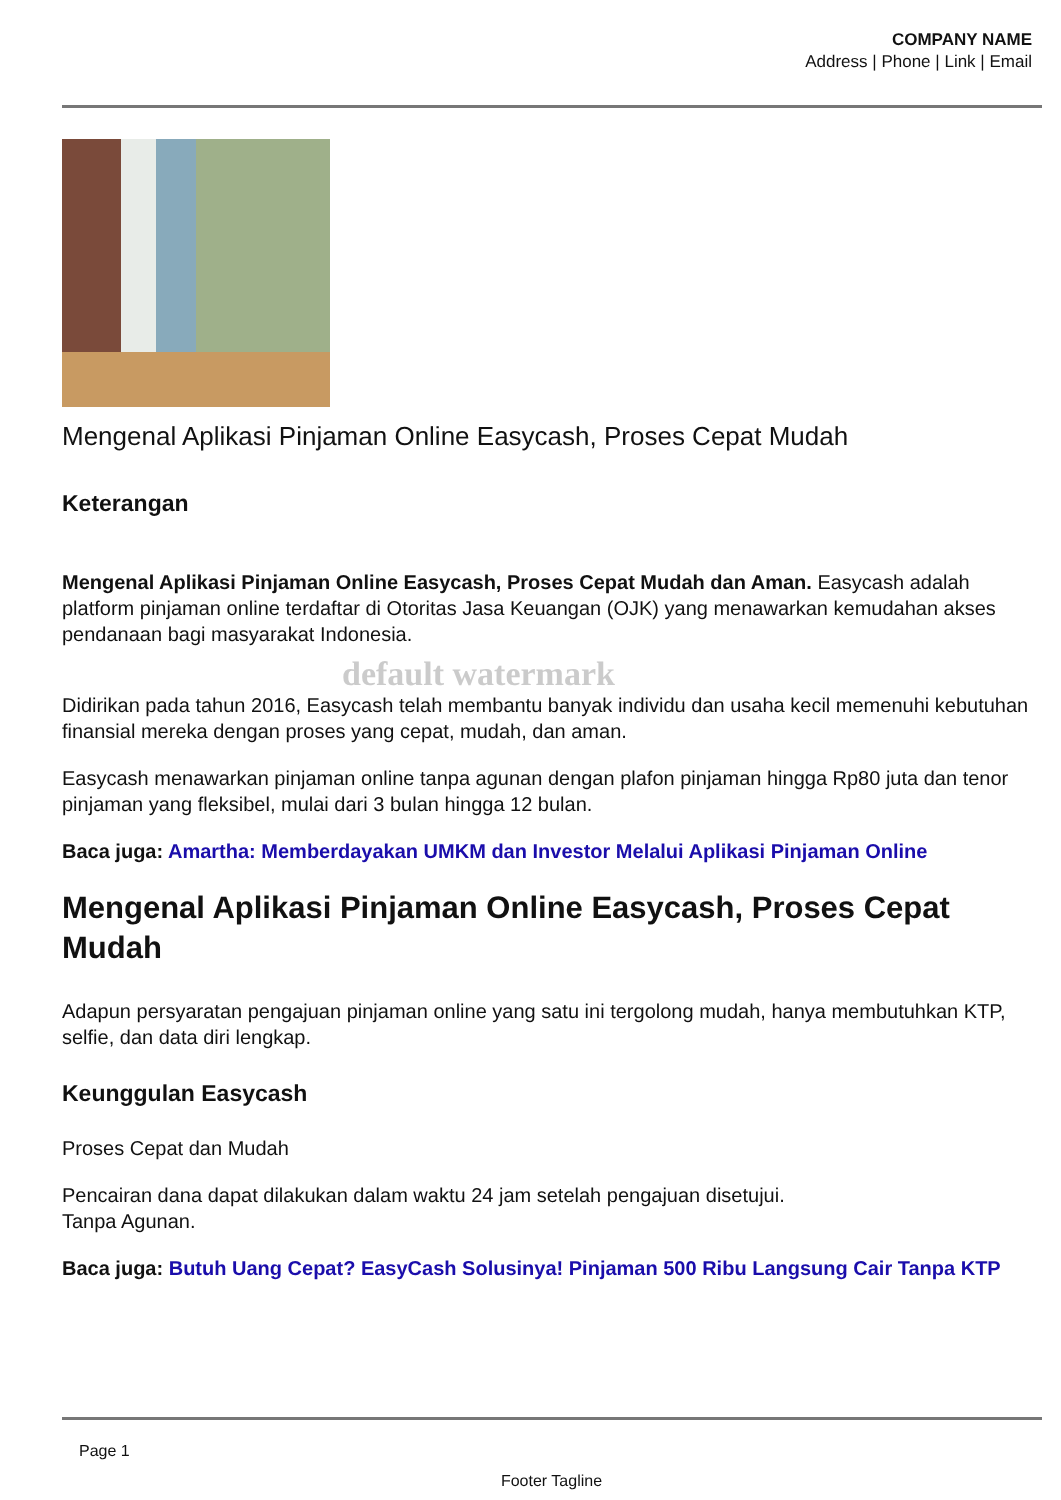COMPANY NAME
Address | Phone | Link | Email
Mengenal Aplikasi Pinjaman Online Easycash, Proses Cepat Mudah
Keterangan
Mengenal Aplikasi Pinjaman Online Easycash, Proses Cepat Mudah dan Aman. Easycash adalah platform pinjaman online terdaftar di Otoritas Jasa Keuangan (OJK) yang menawarkan kemudahan akses pendanaan bagi masyarakat Indonesia.
default watermark
Didirikan pada tahun 2016, Easycash telah membantu banyak individu dan usaha kecil memenuhi kebutuhan finansial mereka dengan proses yang cepat, mudah, dan aman.
Easycash menawarkan pinjaman online tanpa agunan dengan plafon pinjaman hingga Rp80 juta dan tenor pinjaman yang fleksibel, mulai dari 3 bulan hingga 12 bulan.
Baca juga: Amartha: Memberdayakan UMKM dan Investor Melalui Aplikasi Pinjaman Online
Mengenal Aplikasi Pinjaman Online Easycash, Proses Cepat Mudah
Adapun persyaratan pengajuan pinjaman online yang satu ini tergolong mudah, hanya membutuhkan KTP, selfie, dan data diri lengkap.
Keunggulan Easycash
Proses Cepat dan Mudah
Pencairan dana dapat dilakukan dalam waktu 24 jam setelah pengajuan disetujui.
Tanpa Agunan.
Baca juga: Butuh Uang Cepat? EasyCash Solusinya! Pinjaman 500 Ribu Langsung Cair Tanpa KTP
Page 1
Footer Tagline